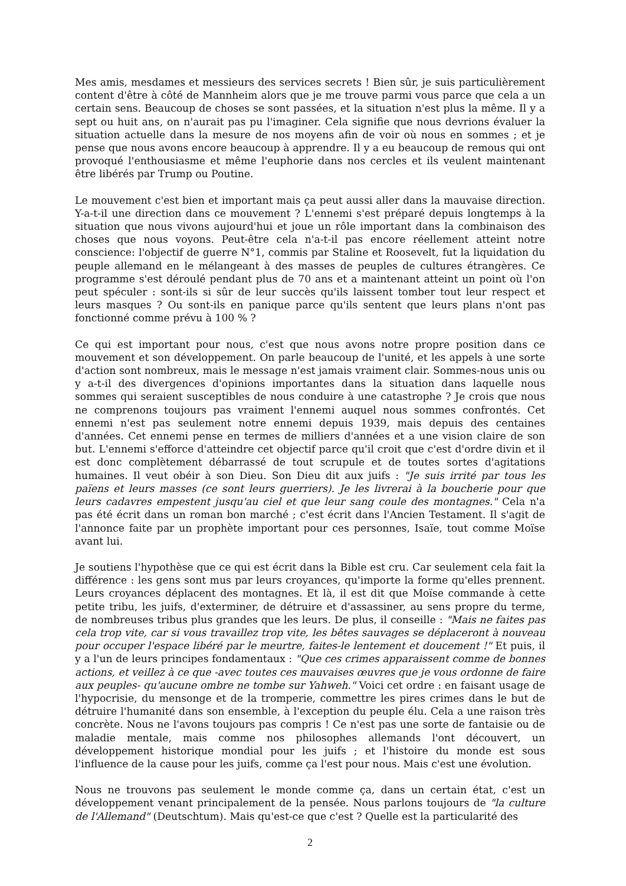Mes amis, mesdames et messieurs des services secrets ! Bien sûr, je suis particulièrement content d'être à côté de Mannheim alors que je me trouve parmi vous parce que cela a un certain sens. Beaucoup de choses se sont passées, et la situation n'est plus la même. Il y a sept ou huit ans, on n'aurait pas pu l'imaginer. Cela signifie que nous devrions évaluer la situation actuelle dans la mesure de nos moyens afin de voir où nous en sommes ; et je pense que nous avons encore beaucoup à apprendre. Il y a eu beaucoup de remous qui ont provoqué l'enthousiasme et même l'euphorie dans nos cercles et ils veulent maintenant être libérés par Trump ou Poutine.
Le mouvement c'est bien et important mais ça peut aussi aller dans la mauvaise direction. Y-a-t-il une direction dans ce mouvement ? L'ennemi s'est préparé depuis longtemps à la situation que nous vivons aujourd'hui et joue un rôle important dans la combinaison des choses que nous voyons. Peut-être cela n'a-t-il pas encore réellement atteint notre conscience: l'objectif de guerre N°1, commis par Staline et Roosevelt, fut la liquidation du peuple allemand en le mélangeant à des masses de peuples de cultures étrangères. Ce programme s'est déroulé pendant plus de 70 ans et a maintenant atteint un point où l'on peut spéculer : sont-ils si sûr de leur succès qu'ils laissent tomber tout leur respect et leurs masques ? Ou sont-ils en panique parce qu'ils sentent que leurs plans n'ont pas fonctionné comme prévu à 100 % ?
Ce qui est important pour nous, c'est que nous avons notre propre position dans ce mouvement et son développement. On parle beaucoup de l'unité, et les appels à une sorte d'action sont nombreux, mais le message n'est jamais vraiment clair. Sommes-nous unis ou y a-t-il des divergences d'opinions importantes dans la situation dans laquelle nous sommes qui seraient susceptibles de nous conduire à une catastrophe ? Je crois que nous ne comprenons toujours pas vraiment l'ennemi auquel nous sommes confrontés. Cet ennemi n'est pas seulement notre ennemi depuis 1939, mais depuis des centaines d'années. Cet ennemi pense en termes de milliers d'années et a une vision claire de son but. L'ennemi s'efforce d'atteindre cet objectif parce qu'il croit que c'est d'ordre divin et il est donc complètement débarrassé de tout scrupule et de toutes sortes d'agitations humaines. Il veut obéir à son Dieu. Son Dieu dit aux juifs : "Je suis irrité par tous les païens et leurs masses (ce sont leurs guerriers). Je les livrerai à la boucherie pour que leurs cadavres empestent jusqu'au ciel et que leur sang coule des montagnes." Cela n'a pas été écrit dans un roman bon marché ; c'est écrit dans l'Ancien Testament. Il s'agit de l'annonce faite par un prophète important pour ces personnes, Isaïe, tout comme Moïse avant lui.
Je soutiens l'hypothèse que ce qui est écrit dans la Bible est cru. Car seulement cela fait la différence : les gens sont mus par leurs croyances, qu'importe la forme qu'elles prennent. Leurs croyances déplacent des montagnes. Et là, il est dit que Moïse commande à cette petite tribu, les juifs, d'exterminer, de détruire et d'assassiner, au sens propre du terme, de nombreuses tribus plus grandes que les leurs. De plus, il conseille : "Mais ne faites pas cela trop vite, car si vous travaillez trop vite, les bêtes sauvages se déplaceront à nouveau pour occuper l'espace libéré par le meurtre, faites-le lentement et doucement !" Et puis, il y a l'un de leurs principes fondamentaux : "Que ces crimes apparaissent comme de bonnes actions, et veillez à ce que -avec toutes ces mauvaises œuvres que je vous ordonne de faire aux peuples- qu'aucune ombre ne tombe sur Yahweh." Voici cet ordre : en faisant usage de l'hypocrisie, du mensonge et de la tromperie, commettre les pires crimes dans le but de détruire l'humanité dans son ensemble, à l'exception du peuple élu. Cela a une raison très concrète. Nous ne l'avons toujours pas compris ! Ce n'est pas une sorte de fantaisie ou de maladie mentale, mais comme nos philosophes allemands l'ont découvert, un développement historique mondial pour les juifs ; et l'histoire du monde est sous l'influence de la cause pour les juifs, comme ça l'est pour nous. Mais c'est une évolution.
Nous ne trouvons pas seulement le monde comme ça, dans un certain état, c'est un développement venant principalement de la pensée. Nous parlons toujours de "la culture de l'Allemand" (Deutschtum). Mais qu'est-ce que c'est ? Quelle est la particularité des
2